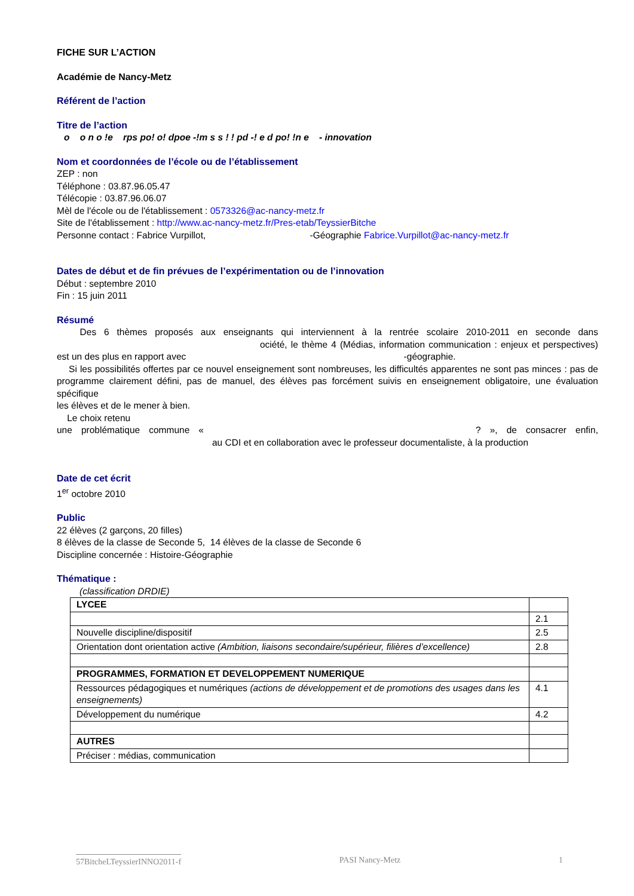FICHE SUR L’ACTION
Académie de Nancy-Metz
Référent de l’action
Titre de l’action
o o n o !e rps po! o! dpoe -!m s s ! ! pd -! e d po! !n e - innovation
Nom et coordonnées de l’école ou de l’établissement
ZEP : non
Téléphone : 03.87.96.05.47
Télécopie : 03.87.96.06.07
Mèl de l'école ou de l'établissement : 0573326@ac-nancy-metz.fr
Site de l'établissement : http://www.ac-nancy-metz.fr/Pres-etab/TeyssierBitche
Personne contact : Fabrice Vurpillot, -Géographie Fabrice.Vurpillot@ac-nancy-metz.fr
Dates de début et de fin prévues de l’expérimentation ou de l’innovation
Début : septembre 2010
Fin : 15 juin 2011
Résumé
Des 6 thèmes proposés aux enseignants qui interviennent à la rentrée scolaire 2010-2011 en seconde dans ociété, le thème 4 (Médias, information communication : enjeux et perspectives) est un des plus en rapport avec -géographie.
Si les possibilités offertes par ce nouvel enseignement sont nombreuses, les difficultés apparentes ne sont pas minces : pas de programme clairement défini, pas de manuel, des élèves pas forcément suivis en enseignement obligatoire, une évaluation spécifique
les élèves et de le mener à bien.
Le choix retenu
une problématique commune « ? », de consacrer enfin, au CDI et en collaboration avec le professeur documentaliste, à la production
Date de cet écrit
1<sup>er</sup> octobre 2010
Public
22 élèves (2 garçons, 20 filles)
8 élèves de la classe de Seconde 5, 14 élèves de la classe de Seconde 6
Discipline concernée : Histoire-Géographie
Thématique :
(classification DRDIE)
| LYCEE | |
| | 2.1 |
| Nouvelle discipline/dispositif | 2.5 |
| Orientation dont orientation active (Ambition, liaisons secondaire/supérieur, filières d’excellence) | 2.8 |
| PROGRAMMES, FORMATION ET DEVELOPPEMENT NUMERIQUE | |
| Ressources pédagogiques et numériques (actions de développement et de promotions des usages dans les enseignements) | 4.1 |
| Développement du numérique | 4.2 |
| AUTRES | |
| Préciser : médias, communication | |
57BitcheLTeyssierINNO2011-f PASI Nancy-Metz 1